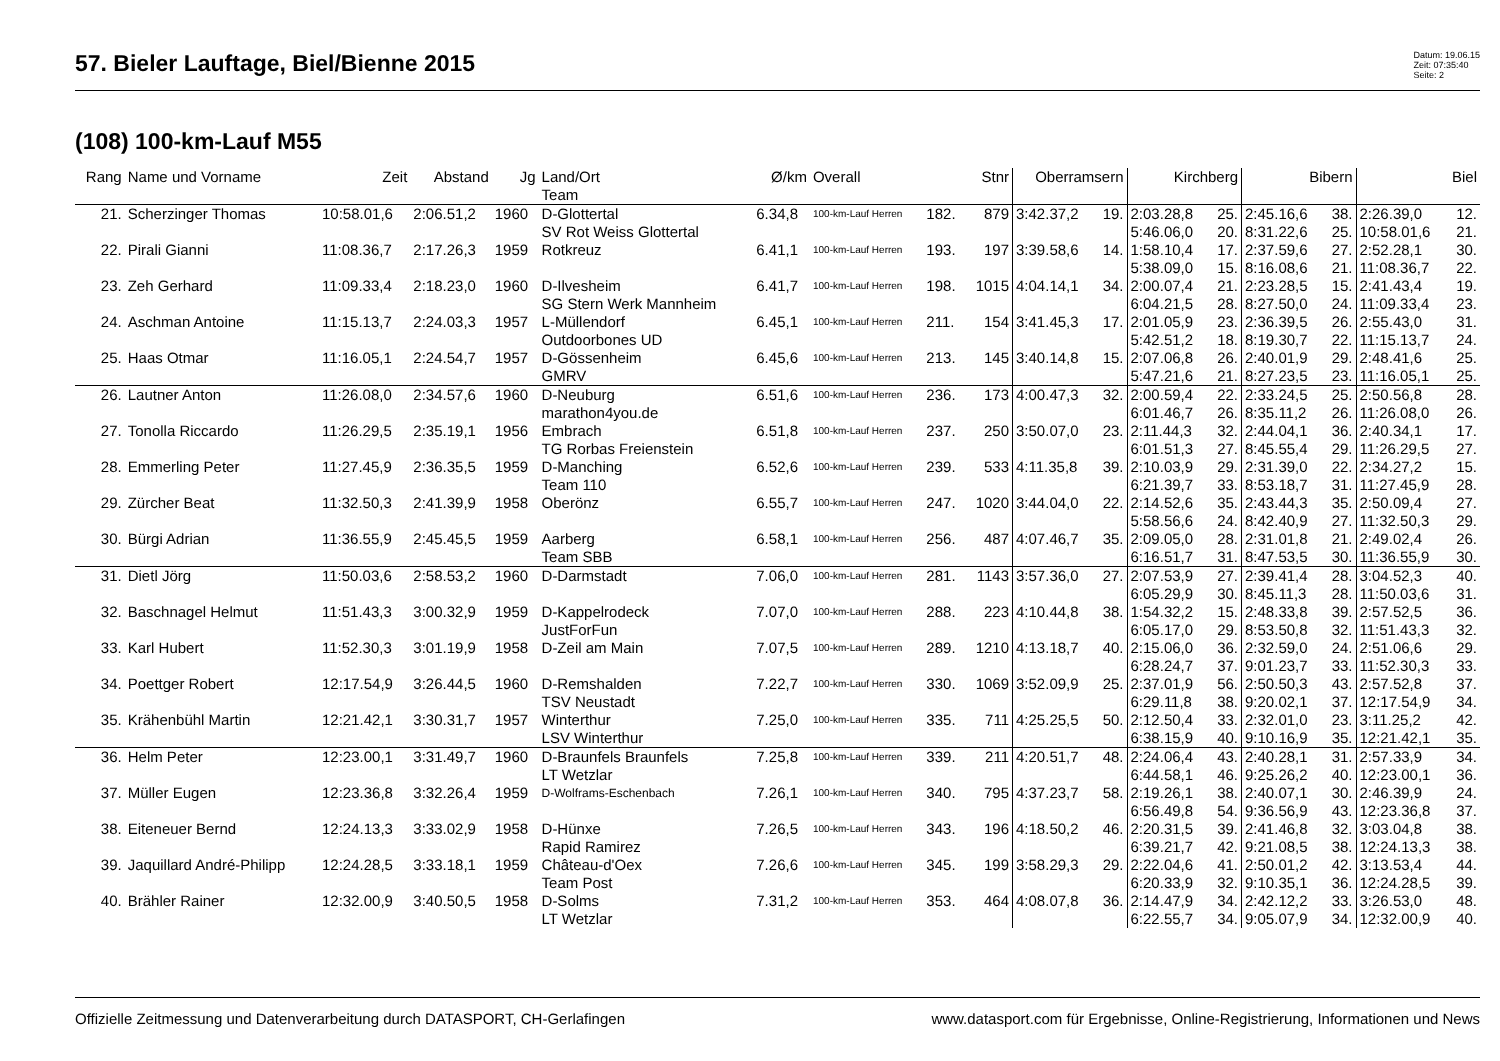57. Bieler Lauftage, Biel/Bienne 2015
Datum: 19.06.15
Zeit: 07:35:40
Seite: 2
(108) 100-km-Lauf M55
| Rang | Name und Vorname | Zeit | Abstand | Jg | Land/Ort Team | Ø/km | Overall | | Stnr | Oberramsern | | Kirchberg | | Bibern | | Biel | |
| --- | --- | --- | --- | --- | --- | --- | --- | --- | --- | --- | --- | --- | --- | --- | --- | --- | --- |
| 21. | Scherzinger Thomas | 10:58.01,6 | 2:06.51,2 | 1960 | D-Glottertal SV Rot Weiss Glottertal | 6.34,8 | 100-km-Lauf Herren | 182. | 879 | 3:42.37,2 | 19. | 2:03.28,8 5:46.06,0 | 25. 20. | 2:45.16,6 8:31.22,6 | 38. 25. | 2:26.39,0 10:58.01,6 | 12. 21. |
| 22. | Pirali Gianni | 11:08.36,7 | 2:17.26,3 | 1959 | Rotkreuz | 6.41,1 | 100-km-Lauf Herren | 193. | 197 | 3:39.58,6 | 14. | 1:58.10,4 5:38.09,0 | 17. 15. | 2:37.59,6 8:16.08,6 | 27. 21. | 2:52.28,1 11:08.36,7 | 30. 22. |
| 23. | Zeh Gerhard | 11:09.33,4 | 2:18.23,0 | 1960 | D-Ilvesheim SG Stern Werk Mannheim | 6.41,7 | 100-km-Lauf Herren | 198. | 1015 | 4:04.14,1 | 34. | 2:00.07,4 6:04.21,5 | 21. 28. | 2:23.28,5 8:27.50,0 | 15. 24. | 2:41.43,4 11:09.33,4 | 19. 23. |
| 24. | Aschman Antoine | 11:15.13,7 | 2:24.03,3 | 1957 | L-Müllendorf Outdoorbones UD | 6.45,1 | 100-km-Lauf Herren | 211. | 154 | 3:41.45,3 | 17. | 2:01.05,9 5:42.51,2 | 23. 18. | 2:36.39,5 8:19.30,7 | 26. 22. | 2:55.43,0 11:15.13,7 | 31. 24. |
| 25. | Haas Otmar | 11:16.05,1 | 2:24.54,7 | 1957 | D-Gössenheim GMRV | 6.45,6 | 100-km-Lauf Herren | 213. | 145 | 3:40.14,8 | 15. | 2:07.06,8 5:47.21,6 | 26. 21. | 2:40.01,9 8:27.23,5 | 29. 23. | 2:48.41,6 11:16.05,1 | 25. 25. |
| 26. | Lautner Anton | 11:26.08,0 | 2:34.57,6 | 1960 | D-Neuburg marathon4you.de | 6.51,6 | 100-km-Lauf Herren | 236. | 173 | 4:00.47,3 | 32. | 2:00.59,4 6:01.46,7 | 22. 26. | 2:33.24,5 8:35.11,2 | 25. 26. | 2:50.56,8 11:26.08,0 | 28. 26. |
| 27. | Tonolla Riccardo | 11:26.29,5 | 2:35.19,1 | 1956 | Embrach TG Rorbas Freienstein | 6.51,8 | 100-km-Lauf Herren | 237. | 250 | 3:50.07,0 | 23. | 2:11.44,3 6:01.51,3 | 32. 27. | 2:44.04,1 8:45.55,4 | 36. 29. | 2:40.34,1 11:26.29,5 | 17. 27. |
| 28. | Emmerling Peter | 11:27.45,9 | 2:36.35,5 | 1959 | D-Manching Team 110 | 6.52,6 | 100-km-Lauf Herren | 239. | 533 | 4:11.35,8 | 39. | 2:10.03,9 6:21.39,7 | 29. 33. | 2:31.39,0 8:53.18,7 | 22. 31. | 2:34.27,2 11:27.45,9 | 15. 28. |
| 29. | Zürcher Beat | 11:32.50,3 | 2:41.39,9 | 1958 | Oberönz | 6.55,7 | 100-km-Lauf Herren | 247. | 1020 | 3:44.04,0 | 22. | 2:14.52,6 5:58.56,6 | 35. 24. | 2:43.44,3 8:42.40,9 | 35. 27. | 2:50.09,4 11:32.50,3 | 27. 29. |
| 30. | Bürgi Adrian | 11:36.55,9 | 2:45.45,5 | 1959 | Aarberg Team SBB | 6.58,1 | 100-km-Lauf Herren | 256. | 487 | 4:07.46,7 | 35. | 2:09.05,0 6:16.51,7 | 28. 31. | 2:31.01,8 8:47.53,5 | 21. 30. | 2:49.02,4 11:36.55,9 | 26. 30. |
| 31. | Dietl Jörg | 11:50.03,6 | 2:58.53,2 | 1960 | D-Darmstadt | 7.06,0 | 100-km-Lauf Herren | 281. | 1143 | 3:57.36,0 | 27. | 2:07.53,9 6:05.29,9 | 27. 30. | 2:39.41,4 8:45.11,3 | 28. 28. | 3:04.52,3 11:50.03,6 | 40. 31. |
| 32. | Baschnagel Helmut | 11:51.43,3 | 3:00.32,9 | 1959 | D-Kappelrodeck JustForFun | 7.07,0 | 100-km-Lauf Herren | 288. | 223 | 4:10.44,8 | 38. | 1:54.32,2 6:05.17,0 | 15. 29. | 2:48.33,8 8:53.50,8 | 39. 32. | 2:57.52,5 11:51.43,3 | 36. 32. |
| 33. | Karl Hubert | 11:52.30,3 | 3:01.19,9 | 1958 | D-Zeil am Main | 7.07,5 | 100-km-Lauf Herren | 289. | 1210 | 4:13.18,7 | 40. | 2:15.06,0 6:28.24,7 | 36. 37. | 2:32.59,0 9:01.23,7 | 24. 33. | 2:51.06,6 11:52.30,3 | 29. 33. |
| 34. | Poettger Robert | 12:17.54,9 | 3:26.44,5 | 1960 | D-Remshalden TSV Neustadt | 7.22,7 | 100-km-Lauf Herren | 330. | 1069 | 3:52.09,9 | 25. | 2:37.01,9 6:29.11,8 | 56. 38. | 2:50.50,3 9:20.02,1 | 43. 37. | 2:57.52,8 12:17.54,9 | 37. 34. |
| 35. | Krähenbühl Martin | 12:21.42,1 | 3:30.31,7 | 1957 | Winterthur LSV Winterthur | 7.25,0 | 100-km-Lauf Herren | 335. | 711 | 4:25.25,5 | 50. | 2:12.50,4 6:38.15,9 | 33. 40. | 2:32.01,0 9:10.16,9 | 23. 35. | 3:11.25,2 12:21.42,1 | 42. 35. |
| 36. | Helm Peter | 12:23.00,1 | 3:31.49,7 | 1960 | D-Braunfels Braunfels LT Wetzlar | 7.25,8 | 100-km-Lauf Herren | 339. | 211 | 4:20.51,7 | 48. | 2:24.06,4 6:44.58,1 | 43. 46. | 2:40.28,1 9:25.26,2 | 31. 40. | 2:57.33,9 12:23.00,1 | 34. 36. |
| 37. | Müller Eugen | 12:23.36,8 | 3:32.26,4 | 1959 | D-Wolframs-Eschenbach | 7.26,1 | 100-km-Lauf Herren | 340. | 795 | 4:37.23,7 | 58. | 2:19.26,1 6:56.49,8 | 38. 54. | 2:40.07,1 9:36.56,9 | 30. 43. | 2:46.39,9 12:23.36,8 | 24. 37. |
| 38. | Eiteneuer Bernd | 12:24.13,3 | 3:33.02,9 | 1958 | D-Hünxe Rapid Ramirez | 7.26,5 | 100-km-Lauf Herren | 343. | 196 | 4:18.50,2 | 46. | 2:20.31,5 6:39.21,7 | 39. 42. | 2:41.46,8 9:21.08,5 | 32. 38. | 3:03.04,8 12:24.13,3 | 38. 38. |
| 39. | Jaquillard André-Philipp | 12:24.28,5 | 3:33.18,1 | 1959 | Château-d'Oex Team Post | 7.26,6 | 100-km-Lauf Herren | 345. | 199 | 3:58.29,3 | 29. | 2:22.04,6 6:20.33,9 | 41. 32. | 2:50.01,2 9:10.35,1 | 42. 36. | 3:13.53,4 12:24.28,5 | 44. 39. |
| 40. | Brähler Rainer | 12:32.00,9 | 3:40.50,5 | 1958 | D-Solms LT Wetzlar | 7.31,2 | 100-km-Lauf Herren | 353. | 464 | 4:08.07,8 | 36. | 2:14.47,9 6:22.55,7 | 34. 34. | 2:42.12,2 9:05.07,9 | 33. 34. | 3:26.53,0 12:32.00,9 | 48. 40. |
Offizielle Zeitmessung und Datenverarbeitung durch DATASPORT, CH-Gerlafingen www.datasport.com für Ergebnisse, Online-Registrierung, Informationen und News